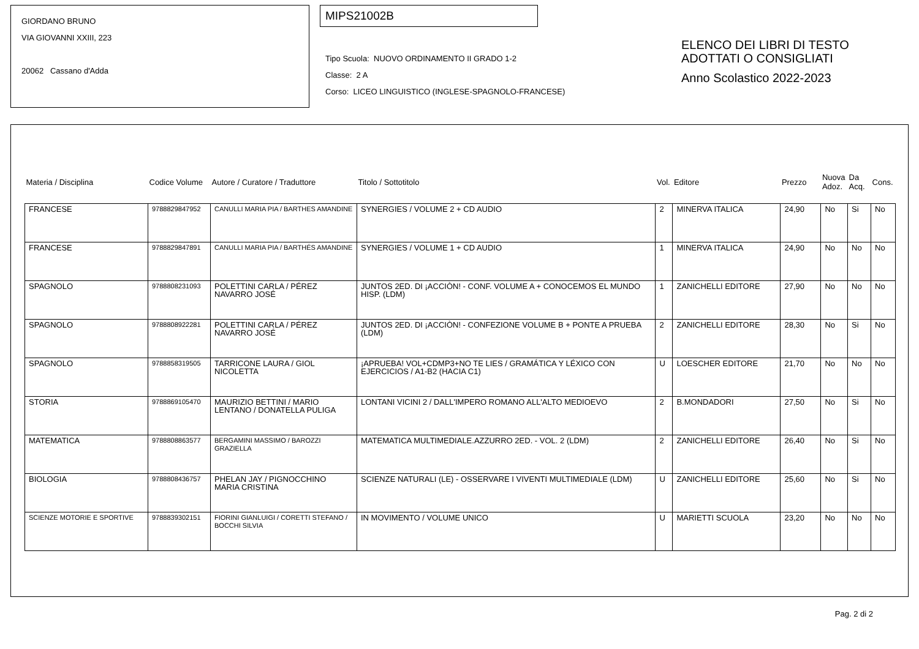GIORDANO BRUNO
VIA GIOVANNI XXIII, 223
20062 Cassano d'Adda
MIPS21002B
Tipo Scuola: NUOVO ORDINAMENTO II GRADO 1-2
Classe: 2 A
Corso: LICEO LINGUISTICO (INGLESE-SPAGNOLO-FRANCESE)
ELENCO DEI LIBRI DI TESTO
ADOTTATI O CONSIGLIATI
Anno Scolastico 2022-2023
| Materia / Disciplina | Codice Volume | Autore / Curatore / Traduttore | Titolo / Sottotitolo | Vol. | Editore | Prezzo | Nuova Adoz. | Da Acq. | Cons. |
| --- | --- | --- | --- | --- | --- | --- | --- | --- | --- |
| FRANCESE | 9788829847952 | CANULLI MARIA PIA / BARTHES AMANDINE | SYNERGIES / VOLUME 2 + CD AUDIO | 2 | MINERVA ITALICA | 24,90 | No | Si | No |
| FRANCESE | 9788829847891 | CANULLI MARIA PIA / BARTHÉS AMANDINE | SYNERGIES / VOLUME 1 + CD AUDIO | 1 | MINERVA ITALICA | 24,90 | No | No | No |
| SPAGNOLO | 9788808231093 | POLETTINI CARLA / PÉREZ NAVARRO JOSÉ | JUNTOS 2ED. DI ¡ACCIÒN! - CONF. VOLUME A + CONOCEMOS EL MUNDO HISP. (LDM) | 1 | ZANICHELLI EDITORE | 27,90 | No | No | No |
| SPAGNOLO | 9788808922281 | POLETTINI CARLA / PÉREZ NAVARRO JOSÉ | JUNTOS 2ED. DI ¡ACCIÒN! - CONFEZIONE VOLUME B + PONTE A PRUEBA (LDM) | 2 | ZANICHELLI EDITORE | 28,30 | No | Si | No |
| SPAGNOLO | 9788858319505 | TARRICONE LAURA / GIOL NICOLETTA | ¡APRUEBA! VOL+CDMP3+NO TE LIES / GRAMÁTICA Y LÉXICO CON EJERCICIOS / A1-B2 (HACIA C1) | U | LOESCHER EDITORE | 21,70 | No | No | No |
| STORIA | 9788869105470 | MAURIZIO BETTINI / MARIO LENTANO / DONATELLA PULIGA | LONTANI VICINI 2 / DALL'IMPERO ROMANO ALL'ALTO MEDIOEVO | 2 | B.MONDADORI | 27,50 | No | Si | No |
| MATEMATICA | 9788808863577 | BERGAMINI MASSIMO / BAROZZI GRAZIELLA | MATEMATICA MULTIMEDIALE.AZZURRO 2ED. - VOL. 2 (LDM) | 2 | ZANICHELLI EDITORE | 26,40 | No | Si | No |
| BIOLOGIA | 9788808436757 | PHELAN JAY / PIGNOCCHINO MARIA CRISTINA | SCIENZE NATURALI (LE) - OSSERVARE I VIVENTI MULTIMEDIALE (LDM) | U | ZANICHELLI EDITORE | 25,60 | No | Si | No |
| SCIENZE MOTORIE E SPORTIVE | 9788839302151 | FIORINI GIANLUIGI / CORETTI STEFANO / BOCCHI SILVIA | IN MOVIMENTO / VOLUME UNICO | U | MARIETTI SCUOLA | 23,20 | No | No | No |
Pag. 2 di 2